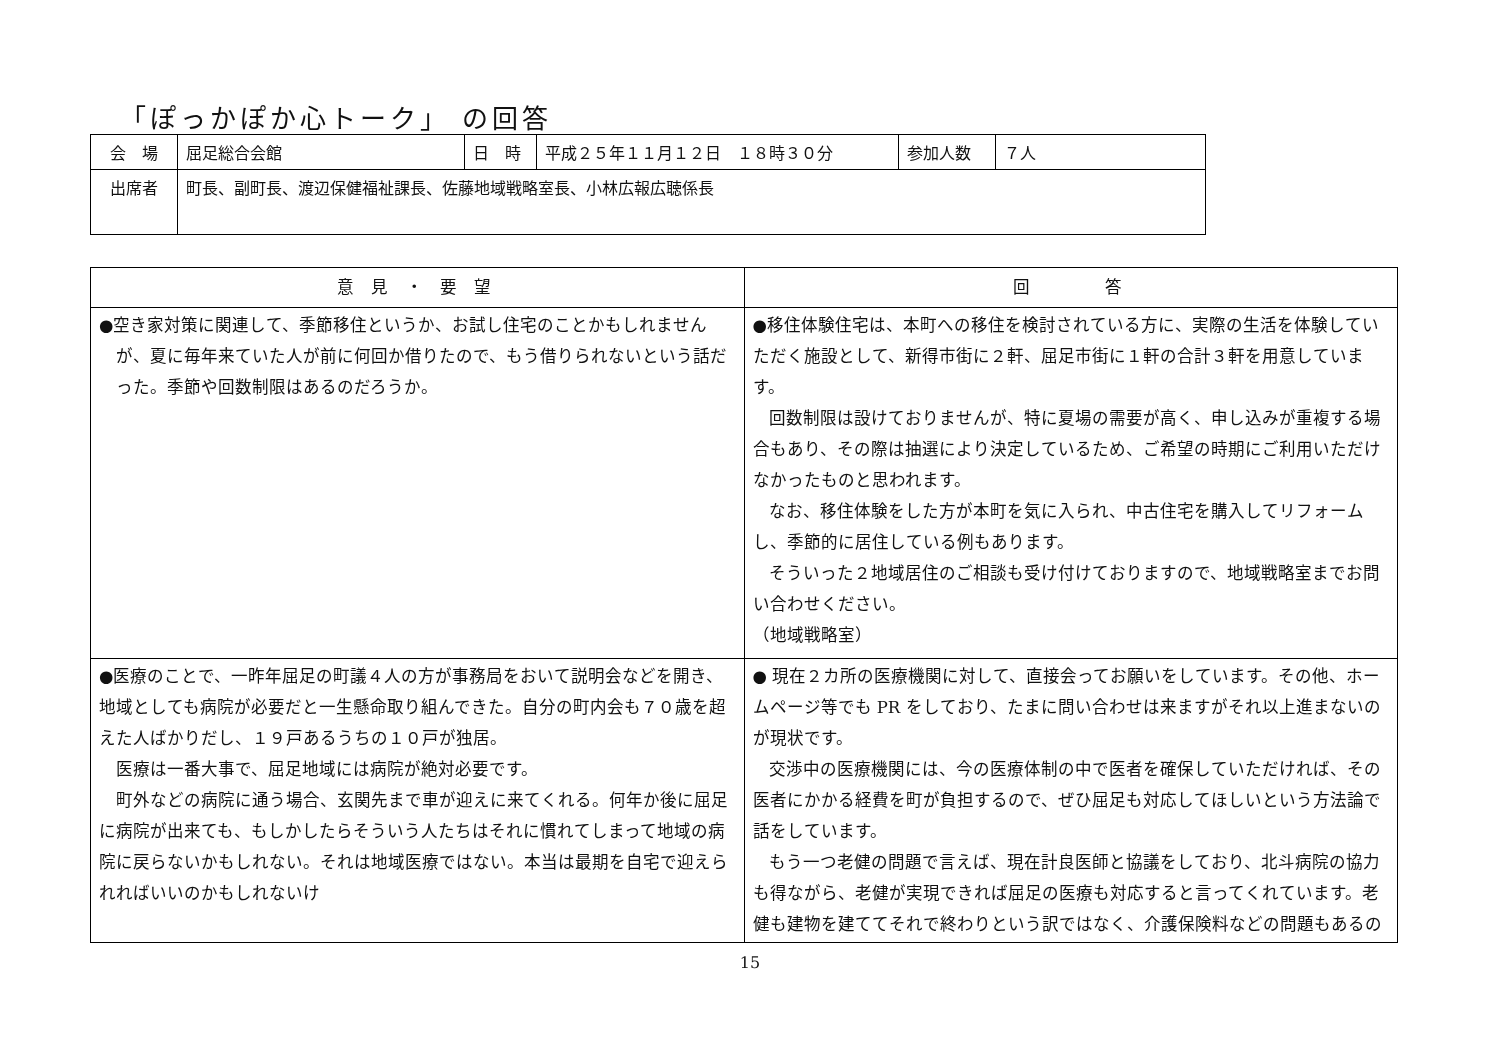「ぽっかぽか心トーク」 の回答
| 会 場 | 屈足総合会館 | 日 時 | 平成２５年１１月１２日 １８時３０分 | 参加人数 | ７人 |
| 出席者 | 町長、副町長、渡辺保健福祉課長、佐藤地域戦略室長、小林広報広聴係長 | | | | |
| 意 見 ・ 要 望 | 回 答 |
| --- | --- |
| ●空き家対策に関連して、季節移住というか、お試し住宅のことかもしれませんが、夏に毎年来ていた人が前に何回か借りたので、もう借りられないという話だった。季節や回数制限はあるのだろうか。 | ●移住体験住宅は、本町への移住を検討されている方に、実際の生活を体験していただく施設として、新得市街に２軒、屈足市街に１軒の合計３軒を用意しています。 回数制限は設けておりませんが、特に夏場の需要が高く、申し込みが重複する場合もあり、その際は抽選により決定しているため、ご希望の時期にご利用いただけなかったものと思われます。 なお、移住体験をした方が本町を気に入られ、中古住宅を購入してリフォームし、季節的に居住している例もあります。 そういった２地域居住のご相談も受け付けておりますので、地域戦略室までお問い合わせください。 （地域戦略室） |
| ●医療のことで、一昨年屈足の町議４人の方が事務局をおいて説明会などを開き、地域としても病院が必要だと一生懸命取り組んできた。自分の町内会も７０歳を超えた人ばかりだし、１９戸あるうちの１０戸が独居。 医療は一番大事で、屈足地域には病院が絶対必要です。 町外などの病院に通う場合、玄関先まで車が迎えに来てくれる。何年か後に屈足に病院が出来ても、もしかしたらそういう人たちはそれに慣れてしまって地域の病院に戻らないかもしれない。それは地域医療ではない。本当は最期を自宅で迎えられればいいのかもしれないけ | ● 現在２カ所の医療機関に対して、直接会ってお願いをしています。その他、ホームページ等でも PR をしており、たまに問い合わせは来ますがそれ以上進まないのが現状です。 交渉中の医療機関には、今の医療体制の中で医者を確保していただければ、その医者にかかる経費を町が負担するので、ぜひ屈足も対応してほしいという方法論で話をしています。 もう一つ老健の問題で言えば、現在計良医師と協議をしており、北斗病院の協力も得ながら、老健が実現できれば屈足の医療も対応すると言ってくれています。老健も建物を建ててそれで終わりという訳ではなく、介護保険料などの問題もあるの |
15